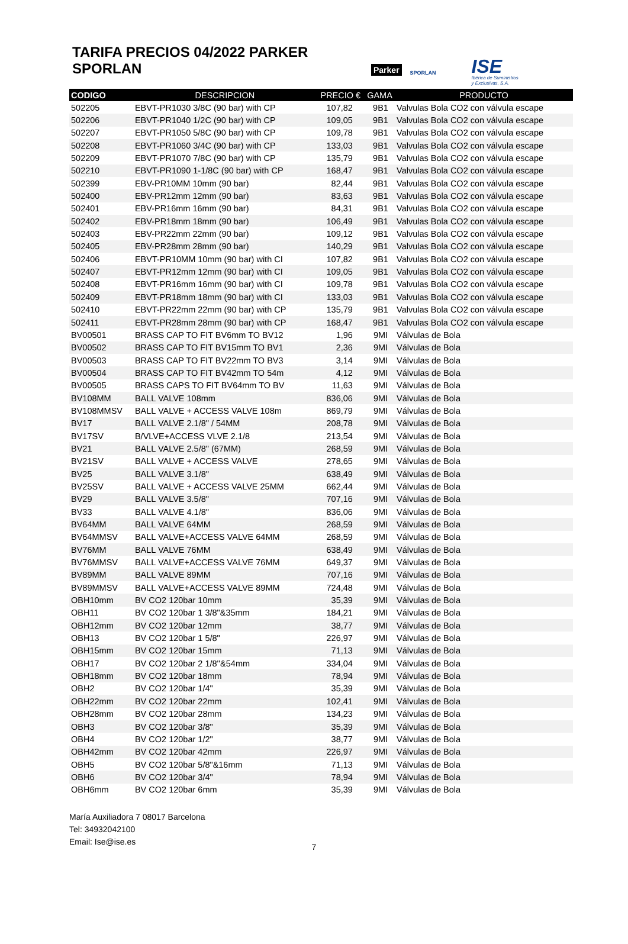TARIFA PRECIOS 04/2022 PARKER SPORLAN
Parker
SPORLAN
ISE
Ibérica de Suministros
y Exclusivas, S.A.
| CODIGO | DESCRIPCION | PRECIO € | GAMA | PRODUCTO |
| --- | --- | --- | --- | --- |
| 502205 | EBVT-PR1030 3/8C (90 bar) with CP | 107,82 | 9B1 | Valvulas Bola CO2 con válvula escape |
| 502206 | EBVT-PR1040 1/2C (90 bar) with CP | 109,05 | 9B1 | Valvulas Bola CO2 con válvula escape |
| 502207 | EBVT-PR1050 5/8C (90 bar) with CP | 109,78 | 9B1 | Valvulas Bola CO2 con válvula escape |
| 502208 | EBVT-PR1060 3/4C (90 bar) with CP | 133,03 | 9B1 | Valvulas Bola CO2 con válvula escape |
| 502209 | EBVT-PR1070 7/8C (90 bar) with CP | 135,79 | 9B1 | Valvulas Bola CO2 con válvula escape |
| 502210 | EBVT-PR1090 1-1/8C (90 bar) with CP | 168,47 | 9B1 | Valvulas Bola CO2 con válvula escape |
| 502399 | EBV-PR10MM 10mm (90 bar) | 82,44 | 9B1 | Valvulas Bola CO2 con válvula escape |
| 502400 | EBV-PR12mm 12mm (90 bar) | 83,63 | 9B1 | Valvulas Bola CO2 con válvula escape |
| 502401 | EBV-PR16mm 16mm (90 bar) | 84,31 | 9B1 | Valvulas Bola CO2 con válvula escape |
| 502402 | EBV-PR18mm 18mm (90 bar) | 106,49 | 9B1 | Valvulas Bola CO2 con válvula escape |
| 502403 | EBV-PR22mm 22mm (90 bar) | 109,12 | 9B1 | Valvulas Bola CO2 con válvula escape |
| 502405 | EBV-PR28mm 28mm (90 bar) | 140,29 | 9B1 | Valvulas Bola CO2 con válvula escape |
| 502406 | EBVT-PR10MM 10mm (90 bar) with CI | 107,82 | 9B1 | Valvulas Bola CO2 con válvula escape |
| 502407 | EBVT-PR12mm 12mm (90 bar) with CI | 109,05 | 9B1 | Valvulas Bola CO2 con válvula escape |
| 502408 | EBVT-PR16mm 16mm (90 bar) with CI | 109,78 | 9B1 | Valvulas Bola CO2 con válvula escape |
| 502409 | EBVT-PR18mm 18mm (90 bar) with CI | 133,03 | 9B1 | Valvulas Bola CO2 con válvula escape |
| 502410 | EBVT-PR22mm 22mm (90 bar) with CP | 135,79 | 9B1 | Valvulas Bola CO2 con válvula escape |
| 502411 | EBVT-PR28mm 28mm (90 bar) with CP | 168,47 | 9B1 | Valvulas Bola CO2 con válvula escape |
| BV00501 | BRASS CAP TO FIT BV6mm TO BV12 | 1,96 | 9MI | Válvulas de Bola |
| BV00502 | BRASS CAP TO FIT BV15mm TO BV1 | 2,36 | 9MI | Válvulas de Bola |
| BV00503 | BRASS CAP TO FIT BV22mm TO BV3 | 3,14 | 9MI | Válvulas de Bola |
| BV00504 | BRASS CAP TO FIT BV42mm TO 54m | 4,12 | 9MI | Válvulas de Bola |
| BV00505 | BRASS CAPS TO FIT BV64mm TO BV | 11,63 | 9MI | Válvulas de Bola |
| BV108MM | BALL VALVE 108mm | 836,06 | 9MI | Válvulas de Bola |
| BV108MMSV | BALL VALVE + ACCESS VALVE 108m | 869,79 | 9MI | Válvulas de Bola |
| BV17 | BALL VALVE 2.1/8" / 54MM | 208,78 | 9MI | Válvulas de Bola |
| BV17SV | B/VLVE+ACCESS VLVE 2.1/8 | 213,54 | 9MI | Válvulas de Bola |
| BV21 | BALL VALVE 2.5/8" (67MM) | 268,59 | 9MI | Válvulas de Bola |
| BV21SV | BALL VALVE + ACCESS VALVE | 278,65 | 9MI | Válvulas de Bola |
| BV25 | BALL VALVE 3.1/8" | 638,49 | 9MI | Válvulas de Bola |
| BV25SV | BALL VALVE + ACCESS VALVE 25MM | 662,44 | 9MI | Válvulas de Bola |
| BV29 | BALL VALVE 3.5/8" | 707,16 | 9MI | Válvulas de Bola |
| BV33 | BALL VALVE 4.1/8" | 836,06 | 9MI | Válvulas de Bola |
| BV64MM | BALL VALVE 64MM | 268,59 | 9MI | Válvulas de Bola |
| BV64MMSV | BALL VALVE+ACCESS VALVE 64MM | 268,59 | 9MI | Válvulas de Bola |
| BV76MM | BALL VALVE 76MM | 638,49 | 9MI | Válvulas de Bola |
| BV76MMSV | BALL VALVE+ACCESS VALVE 76MM | 649,37 | 9MI | Válvulas de Bola |
| BV89MM | BALL VALVE 89MM | 707,16 | 9MI | Válvulas de Bola |
| BV89MMSV | BALL VALVE+ACCESS VALVE 89MM | 724,48 | 9MI | Válvulas de Bola |
| OBH10mm | BV CO2 120bar 10mm | 35,39 | 9MI | Válvulas de Bola |
| OBH11 | BV CO2 120bar 1 3/8"&35mm | 184,21 | 9MI | Válvulas de Bola |
| OBH12mm | BV CO2 120bar 12mm | 38,77 | 9MI | Válvulas de Bola |
| OBH13 | BV CO2 120bar 1 5/8" | 226,97 | 9MI | Válvulas de Bola |
| OBH15mm | BV CO2 120bar 15mm | 71,13 | 9MI | Válvulas de Bola |
| OBH17 | BV CO2 120bar 2 1/8''&54mm | 334,04 | 9MI | Válvulas de Bola |
| OBH18mm | BV CO2 120bar 18mm | 78,94 | 9MI | Válvulas de Bola |
| OBH2 | BV CO2 120bar 1/4" | 35,39 | 9MI | Válvulas de Bola |
| OBH22mm | BV CO2 120bar 22mm | 102,41 | 9MI | Válvulas de Bola |
| OBH28mm | BV CO2 120bar 28mm | 134,23 | 9MI | Válvulas de Bola |
| OBH3 | BV CO2 120bar 3/8" | 35,39 | 9MI | Válvulas de Bola |
| OBH4 | BV CO2 120bar 1/2" | 38,77 | 9MI | Válvulas de Bola |
| OBH42mm | BV CO2 120bar 42mm | 226,97 | 9MI | Válvulas de Bola |
| OBH5 | BV CO2 120bar 5/8"&16mm | 71,13 | 9MI | Válvulas de Bola |
| OBH6 | BV CO2 120bar 3/4" | 78,94 | 9MI | Válvulas de Bola |
| OBH6mm | BV CO2 120bar 6mm | 35,39 | 9MI | Válvulas de Bola |
María Auxiliadora 7 08017 Barcelona
Tel: 34932042100
Email: Ise@ise.es
7